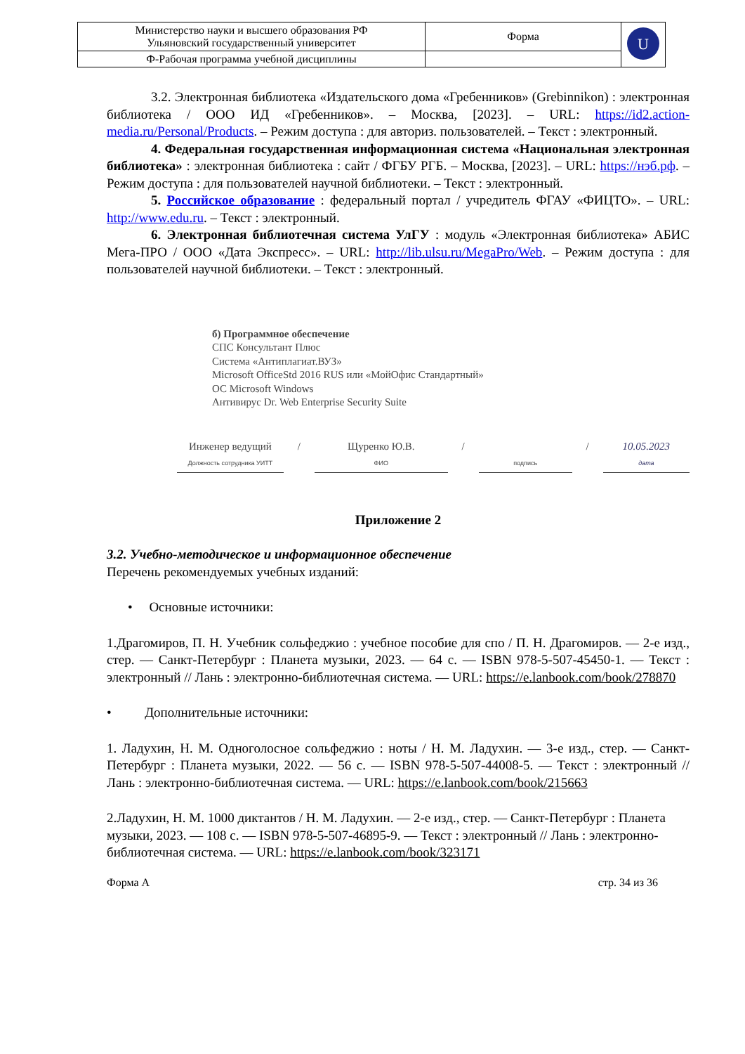| Министерство науки и высшего образования РФ Ульяновский государственный университет | Форма | U |
| Ф-Рабочая программа учебной дисциплины | | |
3.2. Электронная библиотека «Издательского дома «Гребенников» (Grebinnikon) : электронная библиотека / ООО ИД «Гребенников». – Москва, [2023]. – URL: https://id2.action-media.ru/Personal/Products. – Режим доступа : для авториз. пользователей. – Текст : электронный.
4. Федеральная государственная информационная система «Национальная электронная библиотека» : электронная библиотека : сайт / ФГБУ РГБ. – Москва, [2023]. – URL: https://нэб.рф. – Режим доступа : для пользователей научной библиотеки. – Текст : электронный.
5. Российское образование : федеральный портал / учредитель ФГАУ «ФИЦТО». – URL: http://www.edu.ru. – Текст : электронный.
6. Электронная библиотечная система УлГУ : модуль «Электронная библиотека» АБИС Мега-ПРО / ООО «Дата Экспресс». – URL: http://lib.ulsu.ru/MegaPro/Web. – Режим доступа : для пользователей научной библиотеки. – Текст : электронный.
б) Программное обеспечение
СПС Консультант Плюс
Система «Антиплагиат.ВУЗ»
Microsoft OfficeStd 2016 RUS или «МойОфис Стандартный»
ОС Microsoft Windows
Антивирус Dr. Web Enterprise Security Suite
Инженер ведущий
Должность сотрудника УИТТ
/
Щуренко Ю.В.
ФИО
/
подпись
/
10.05.2023
дата
Приложение 2
3.2. Учебно-методическое и информационное обеспечение
Перечень рекомендуемых учебных изданий:
• Основные источники:
1.Драгомиров, П. Н. Учебник сольфеджио : учебное пособие для спо / П. Н. Драгомиров. — 2-е изд., стер. — Санкт-Петербург : Планета музыки, 2023. — 64 с. — ISBN 978-5-507-45450-1. — Текст : электронный // Лань : электронно-библиотечная система. — URL: https://e.lanbook.com/book/278870
• Дополнительные источники:
1. Ладухин, Н. М. Одноголосное сольфеджио : ноты / Н. М. Ладухин. — 3-е изд., стер. — Санкт-Петербург : Планета музыки, 2022. — 56 с. — ISBN 978-5-507-44008-5. — Текст : электронный // Лань : электронно-библиотечная система. — URL: https://e.lanbook.com/book/215663
2.Ладухин, Н. М. 1000 диктантов / Н. М. Ладухин. — 2-е изд., стер. — Санкт-Петербург : Планета музыки, 2023. — 108 с. — ISBN 978-5-507-46895-9. — Текст : электронный // Лань : электронно-библиотечная система. — URL: https://e.lanbook.com/book/323171
Форма А стр. 34 из 36